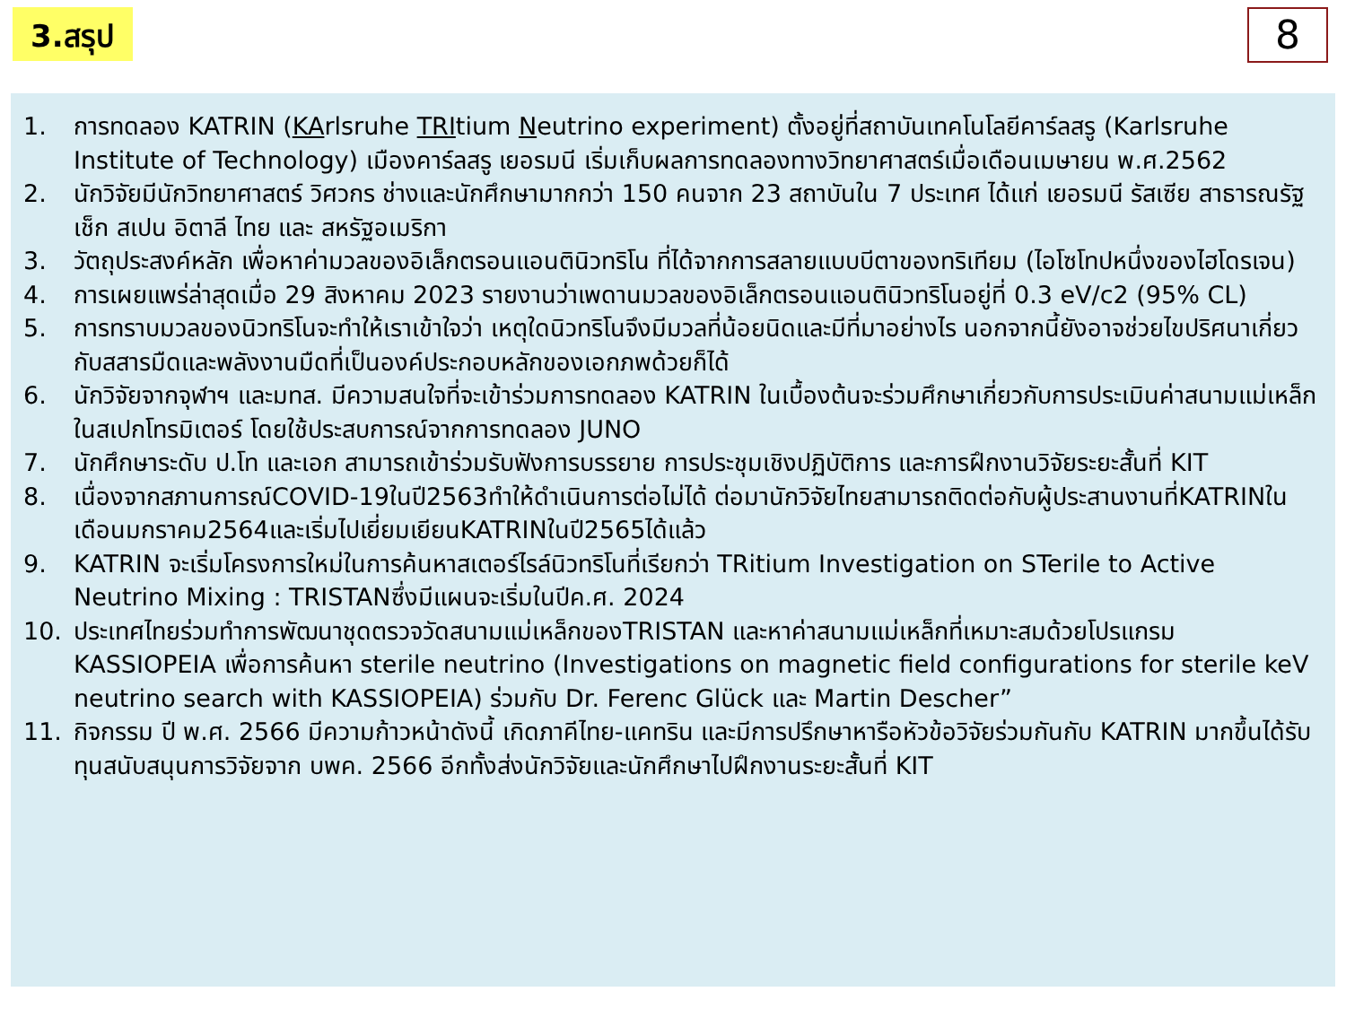3.สรุป
8
1. การทดลอง KATRIN (KArlsruhe TRItium Neutrino experiment) ตั้งอยู่ที่สถาบันเทคโนโลยีคาร์ลสรู (Karlsruhe Institute of Technology) เมืองคาร์ลสรู เยอรมนี เริ่มเก็บผลการทดลองทางวิทยาศาสตร์เมื่อเดือนเมษายน พ.ศ.2562
2. นักวิจัยมีนักวิทยาศาสตร์ วิศวกร ช่างและนักศึกษามากกว่า 150 คนจาก 23 สถาบันใน 7 ประเทศ ได้แก่ เยอรมนี รัสเซีย สาธารณรัฐเช็ก สเปน อิตาลี ไทย และ สหรัฐอเมริกา
3. วัตถุประสงค์หลัก เพื่อหาค่ามวลของอิเล็กตรอนแอนตินิวทริโน ที่ได้จากการสลายแบบบีตาของทริเทียม (ไอโซโทปหนึ่งของไฮโดรเจน)
4. การเผยแพร่ล่าสุดเมื่อ 29 สิงหาคม 2023 รายงานว่าเพดานมวลของอิเล็กตรอนแอนตินิวทริโนอยู่ที่ 0.3 eV/c2 (95% CL)
5. การทราบมวลของนิวทริโนจะทำให้เราเข้าใจว่า เหตุใดนิวทริโนจึงมีมวลที่น้อยนิดและมีที่มาอย่างไร นอกจากนี้ยังอาจช่วยไขปริศนาเกี่ยวกับสสารมืดและพลังงานมืดที่เป็นองค์ประกอบหลักของเอกภพด้วยก็ได้
6. นักวิจัยจากจุฬาฯ และมทส. มีความสนใจที่จะเข้าร่วมการทดลอง KATRIN ในเบื้องต้นจะร่วมศึกษาเกี่ยวกับการประเมินค่าสนามแม่เหล็กในสเปกโทรมิเตอร์ โดยใช้ประสบการณ์จากการทดลอง JUNO
7. นักศึกษาระดับ ป.โท และเอก สามารถเข้าร่วมรับฟังการบรรยาย การประชุมเชิงปฏิบัติการ และการฝึกงานวิจัยระยะสั้นที่ KIT
8. เนื่องจากสภานการณ์COVID-19ในปี2563ทำให้ดำเนินการต่อไม่ได้ ต่อมานักวิจัยไทยสามารถติดต่อกับผู้ประสานงานที่KATRINในเดือนมกราคม2564และเริ่มไปเยี่ยมเยียนKATRINในปี2565ได้แล้ว
9. KATRIN จะเริ่มโครงการใหม่ในการค้นหาสเตอร์ไรล์นิวทริโนที่เรียกว่า TRitium Investigation on STerile to Active Neutrino Mixing : TRISTANซึ่งมีแผนจะเริ่มในปีค.ศ. 2024
10. ประเทศไทยร่วมทำการพัฒนาชุดตรวจวัดสนามแม่เหล็กของTRISTAN และหาค่าสนามแม่เหล็กที่เหมาะสมด้วยโปรแกรม KASSIOPEIA เพื่อการค้นหา sterile neutrino (Investigations on magnetic field configurations for sterile keV neutrino search with KASSIOPEIA) ร่วมกับ Dr. Ferenc Glück และ Martin Descher”
11. กิจกรรม ปี พ.ศ. 2566 มีความก้าวหน้าดังนี้ เกิดภาคีไทย-แคทริน และมีการปรึกษาหารือหัวข้อวิจัยร่วมกันกับ KATRIN มากขึ้นได้รับทุนสนับสนุนการวิจัยจาก บพค. 2566 อีกทั้งส่งนักวิจัยและนักศึกษาไปฝึกงานระยะสั้นที่ KIT